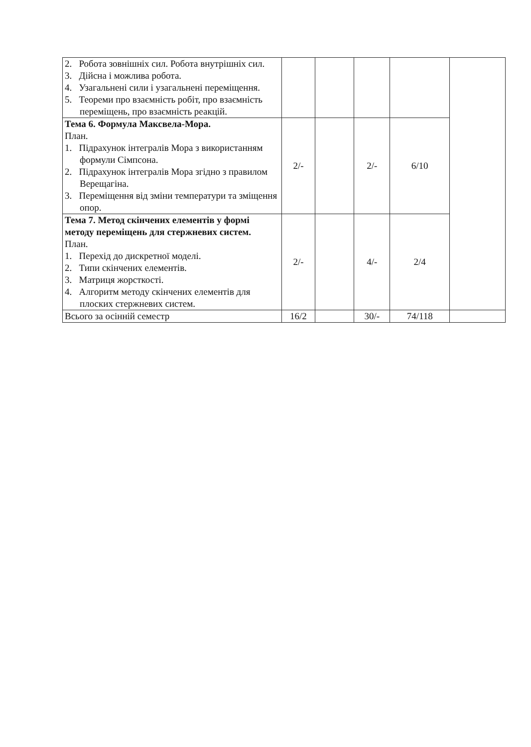| 2. Робота зовнішніх сил. Робота внутрішніх сил. 3. Дійсна і можлива робота. 4. Узагальнені сили і узагальнені переміщення. 5. Теореми про взаємність робіт, про взаємність переміщень, про взаємність реакцій. | | | | | |
| Тема 6. Формула Максвела-Мора. План. 1. Підрахунок інтегралів Мора з використанням формули Сімпсона. 2. Підрахунок інтегралів Мора згідно з правилом Верещагіна. 3. Переміщення від зміни температури та зміщення опор. | 2/- | | 2/- | 6/10 | |
| Тема 7. Метод скінчених елементів у формі методу переміщень для стержневих систем. План. 1. Перехід до дискретної моделі. 2. Типи скінчених елементів. 3. Матриця жорсткості. 4. Алгоритм методу скінчених елементів для плоских стержневих систем. | 2/- | | 4/- | 2/4 | |
| Всього за осінній семестр | 16/2 | | 30/- | 74/118 | |